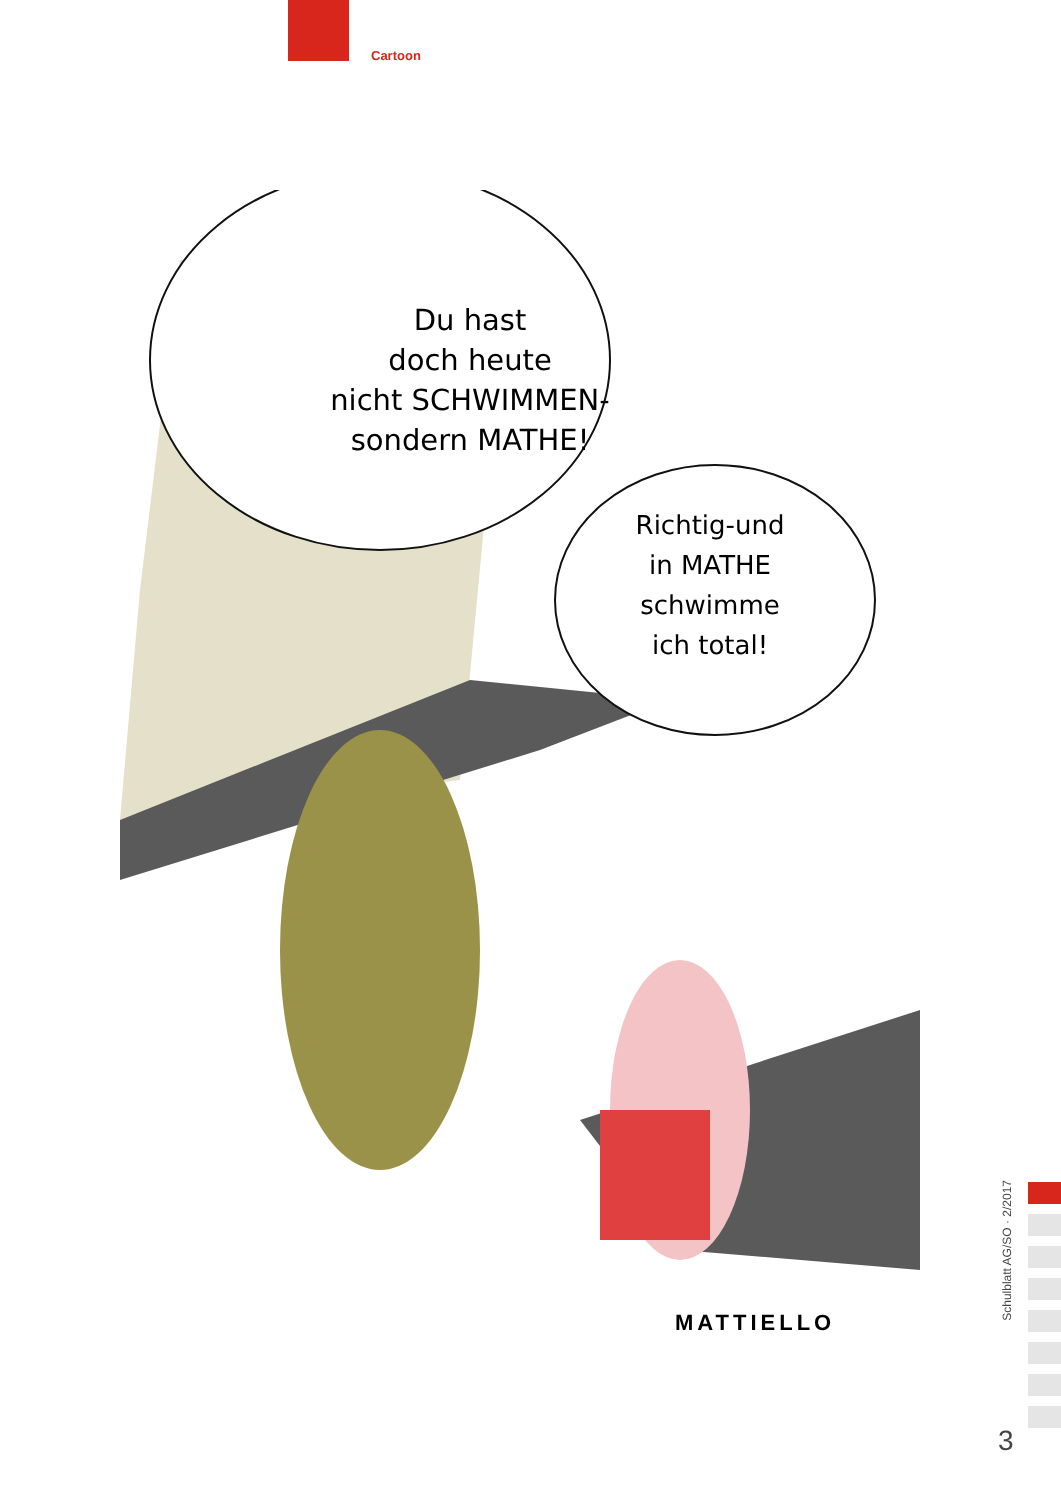Cartoon
Du hast
doch heute
nicht SCHWIMMEN-
sondern MATHE!
Richtig-und
in MATHE
schwimme
ich total!
MATTIELLO
Schulblatt AG/SO · 2/2017
3